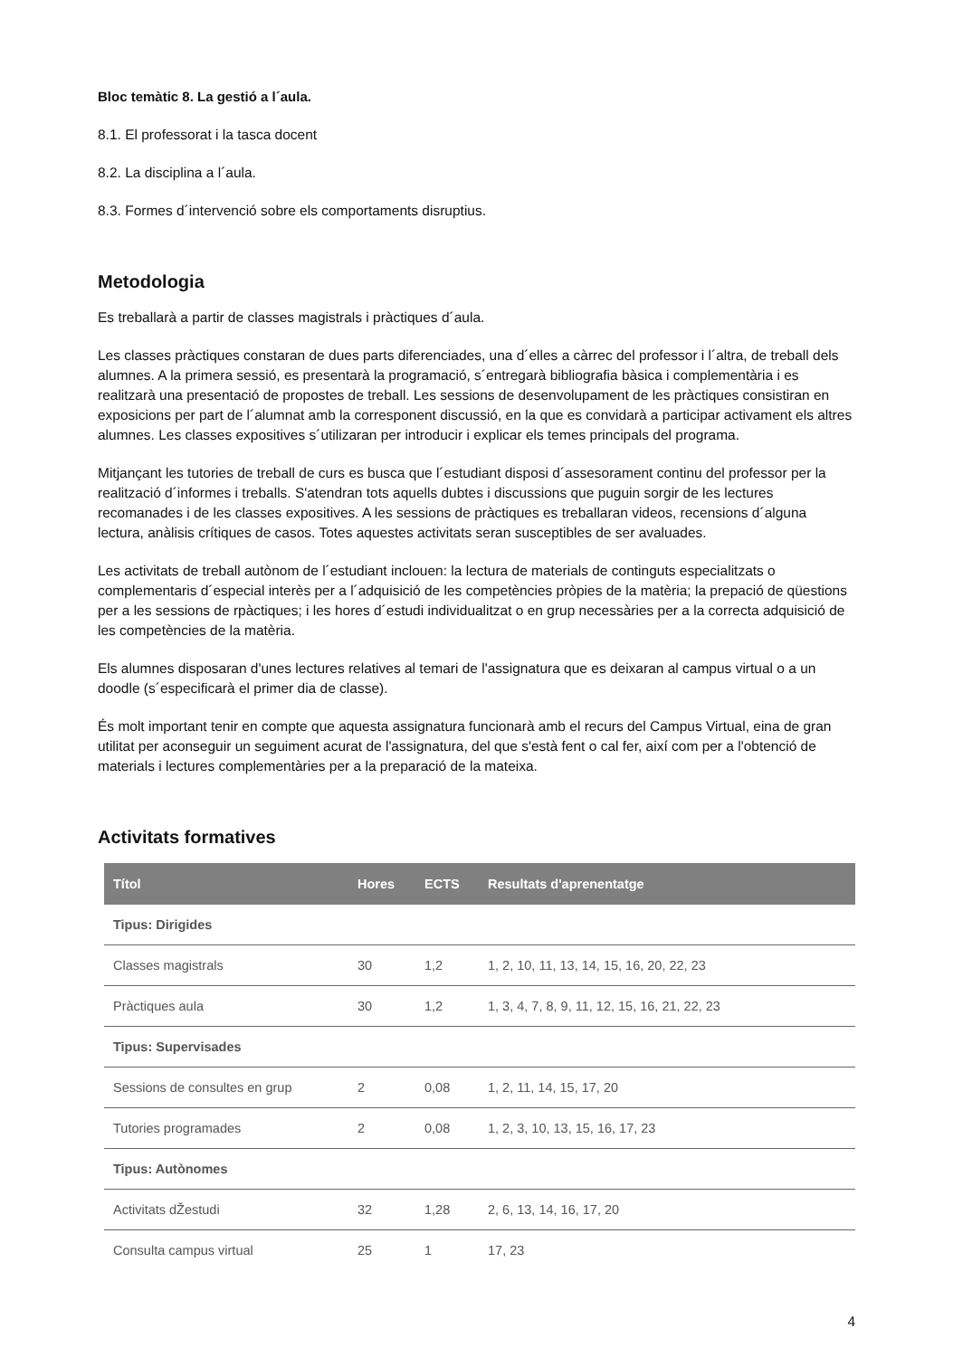Bloc temàtic 8. La gestió a l´aula.
8.1. El professorat i la tasca docent
8.2. La disciplina a l´aula.
8.3. Formes d´intervenció sobre els comportaments disruptius.
Metodologia
Es treballarà a partir de classes magistrals i pràctiques d´aula.
Les classes pràctiques constaran de dues parts diferenciades, una d´elles a càrrec del professor i l´altra, de treball dels alumnes. A la primera sessió, es presentarà la programació, s´entregarà bibliografia bàsica i complementària i es realitzarà una presentació de propostes de treball. Les sessions de desenvolupament de les pràctiques consistiran en exposicions per part de l´alumnat amb la corresponent discussió, en la que es convidarà a participar activament els altres alumnes. Les classes expositives s´utilizaran per introducir i explicar els temes principals del programa.
Mitjançant les tutories de treball de curs es busca que l´estudiant disposi d´assesorament continu del professor per la realització d´informes i treballs. S'atendran tots aquells dubtes i discussions que puguin sorgir de les lectures recomanades i de les classes expositives. A les sessions de pràctiques es treballaran videos, recensions d´alguna lectura, anàlisis crítiques de casos. Totes aquestes activitats seran susceptibles de ser avaluades.
Les activitats de treball autònom de l´estudiant inclouen: la lectura de materials de continguts especialitzats o complementaris d´especial interès per a l´adquisició de les competències pròpies de la matèria; la prepació de qüestions per a les sessions de rpàctiques; i les hores d´estudi individualitzat o en grup necessàries per a la correcta adquisició de les competències de la matèria.
Els alumnes disposaran d'unes lectures relatives al temari de l'assignatura que es deixaran al campus virtual o a un doodle (s´especificarà el primer dia de classe).
És molt important tenir en compte que aquesta assignatura funcionarà amb el recurs del Campus Virtual, eina de gran utilitat per aconseguir un seguiment acurat de l'assignatura, del que s'està fent o cal fer, així com per a l'obtenció de materials i lectures complementàries per a la preparació de la mateixa.
Activitats formatives
| Títol | Hores | ECTS | Resultats d'aprenentatge |
| --- | --- | --- | --- |
| Tipus: Dirigides | | | |
| Classes magistrals | 30 | 1,2 | 1, 2, 10, 11, 13, 14, 15, 16, 20, 22, 23 |
| Pràctiques aula | 30 | 1,2 | 1, 3, 4, 7, 8, 9, 11, 12, 15, 16, 21, 22, 23 |
| Tipus: Supervisades | | | |
| Sessions de consultes en grup | 2 | 0,08 | 1, 2, 11, 14, 15, 17, 20 |
| Tutories programades | 2 | 0,08 | 1, 2, 3, 10, 13, 15, 16, 17, 23 |
| Tipus: Autònomes | | | |
| Activitats dŽestudi | 32 | 1,28 | 2, 6, 13, 14, 16, 17, 20 |
| Consulta campus virtual | 25 | 1 | 17, 23 |
4